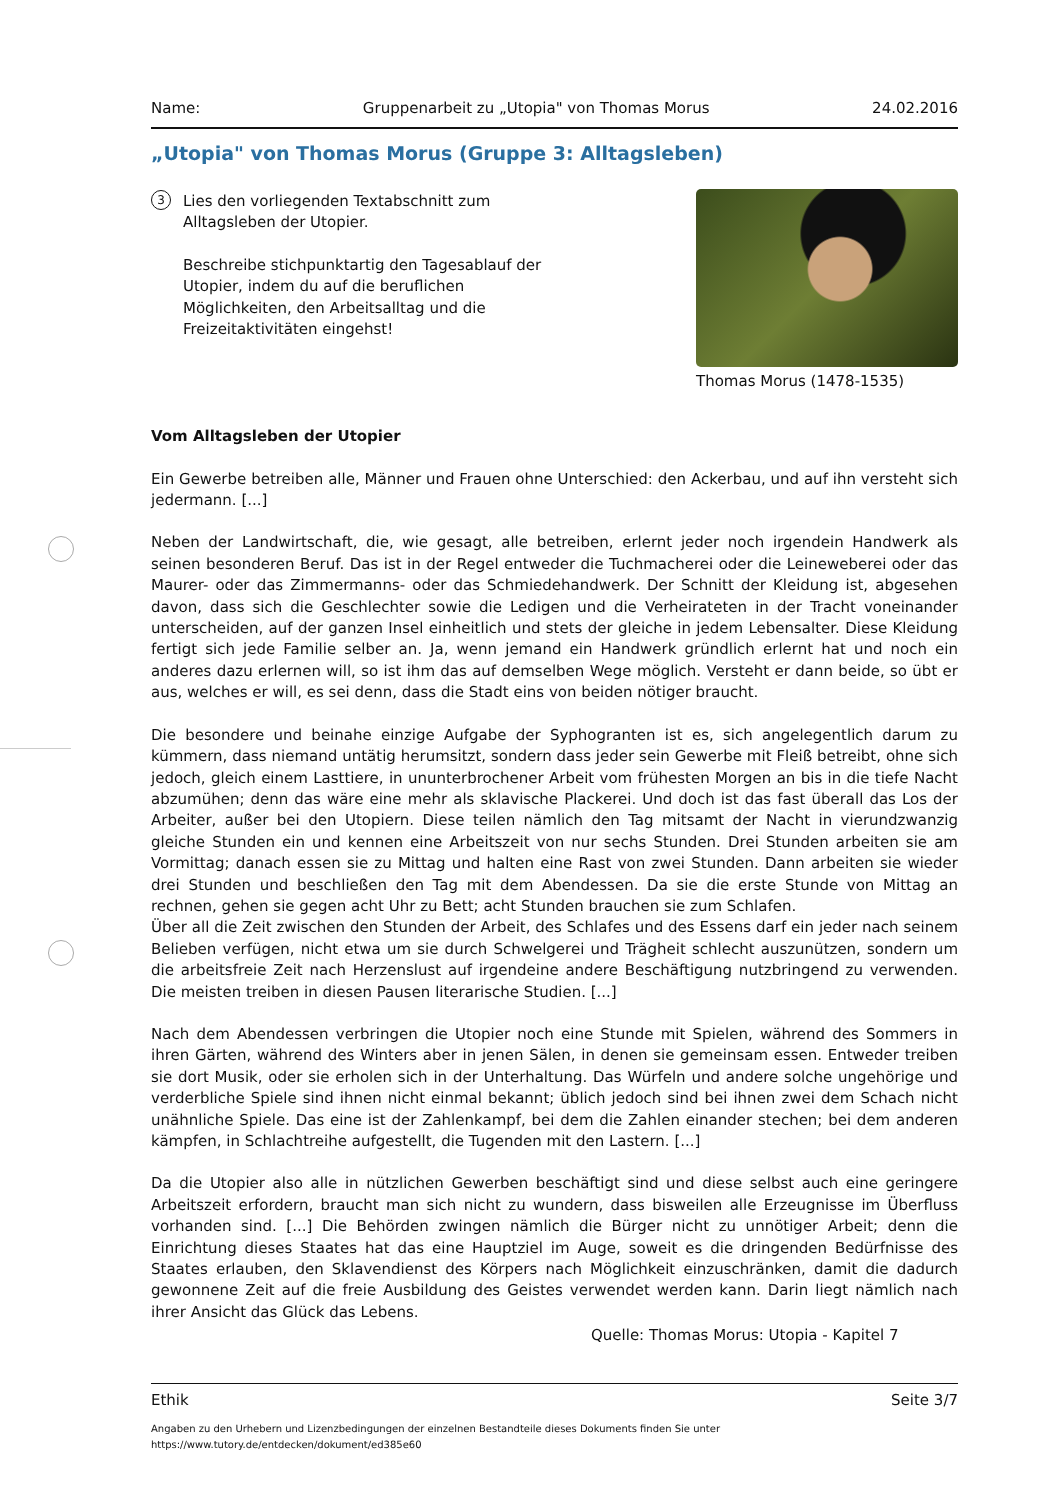Name: Gruppenarbeit zu „Utopia" von Thomas Morus 24.02.2016
„Utopia" von Thomas Morus (Gruppe 3: Alltagsleben)
3
Lies den vorliegenden Textabschnitt zum Alltagsleben der Utopier.
Beschreibe stichpunktartig den Tagesablauf der Utopier, indem du auf die beruflichen Möglichkeiten, den Arbeitsalltag und die Freizeitaktivitäten eingehst!
Thomas Morus (1478-1535)
Vom Alltagsleben der Utopier
Ein Gewerbe betreiben alle, Männer und Frauen ohne Unterschied: den Ackerbau, und auf ihn versteht sich jedermann. [...]
Neben der Landwirtschaft, die, wie gesagt, alle betreiben, erlernt jeder noch irgendein Handwerk als seinen besonderen Beruf. Das ist in der Regel entweder die Tuchmacherei oder die Leineweberei oder das Maurer- oder das Zimmermanns- oder das Schmiedehandwerk. Der Schnitt der Kleidung ist, abgesehen davon, dass sich die Geschlechter sowie die Ledigen und die Verheirateten in der Tracht voneinander unterscheiden, auf der ganzen Insel einheitlich und stets der gleiche in jedem Lebensalter. Diese Kleidung fertigt sich jede Familie selber an. Ja, wenn jemand ein Handwerk gründlich erlernt hat und noch ein anderes dazu erlernen will, so ist ihm das auf demselben Wege möglich. Versteht er dann beide, so übt er aus, welches er will, es sei denn, dass die Stadt eins von beiden nötiger braucht.
Die besondere und beinahe einzige Aufgabe der Syphogranten ist es, sich angelegentlich darum zu kümmern, dass niemand untätig herumsitzt, sondern dass jeder sein Gewerbe mit Fleiß betreibt, ohne sich jedoch, gleich einem Lasttiere, in ununterbrochener Arbeit vom frühesten Morgen an bis in die tiefe Nacht abzumühen; denn das wäre eine mehr als sklavische Plackerei. Und doch ist das fast überall das Los der Arbeiter, außer bei den Utopiern. Diese teilen nämlich den Tag mitsamt der Nacht in vierundzwanzig gleiche Stunden ein und kennen eine Arbeitszeit von nur sechs Stunden. Drei Stunden arbeiten sie am Vormittag; danach essen sie zu Mittag und halten eine Rast von zwei Stunden. Dann arbeiten sie wieder drei Stunden und beschließen den Tag mit dem Abendessen. Da sie die erste Stunde von Mittag an rechnen, gehen sie gegen acht Uhr zu Bett; acht Stunden brauchen sie zum Schlafen.
Über all die Zeit zwischen den Stunden der Arbeit, des Schlafes und des Essens darf ein jeder nach seinem Belieben verfügen, nicht etwa um sie durch Schwelgerei und Trägheit schlecht auszunützen, sondern um die arbeitsfreie Zeit nach Herzenslust auf irgendeine andere Beschäftigung nutzbringend zu verwenden. Die meisten treiben in diesen Pausen literarische Studien. [...]
Nach dem Abendessen verbringen die Utopier noch eine Stunde mit Spielen, während des Sommers in ihren Gärten, während des Winters aber in jenen Sälen, in denen sie gemeinsam essen. Entweder treiben sie dort Musik, oder sie erholen sich in der Unterhaltung. Das Würfeln und andere solche ungehörige und verderbliche Spiele sind ihnen nicht einmal bekannt; üblich jedoch sind bei ihnen zwei dem Schach nicht unähnliche Spiele. Das eine ist der Zahlenkampf, bei dem die Zahlen einander stechen; bei dem anderen kämpfen, in Schlachtreihe aufgestellt, die Tugenden mit den Lastern. [...]
Da die Utopier also alle in nützlichen Gewerben beschäftigt sind und diese selbst auch eine geringere Arbeitszeit erfordern, braucht man sich nicht zu wundern, dass bisweilen alle Erzeugnisse im Überfluss vorhanden sind. [...] Die Behörden zwingen nämlich die Bürger nicht zu unnötiger Arbeit; denn die Einrichtung dieses Staates hat das eine Hauptziel im Auge, soweit es die dringenden Bedürfnisse des Staates erlauben, den Sklavendienst des Körpers nach Möglichkeit einzuschränken, damit die dadurch gewonnene Zeit auf die freie Ausbildung des Geistes verwendet werden kann. Darin liegt nämlich nach ihrer Ansicht das Glück das Lebens.
Quelle: Thomas Morus: Utopia - Kapitel 7
Ethik Seite 3/7
Angaben zu den Urhebern und Lizenzbedingungen der einzelnen Bestandteile dieses Dokuments finden Sie unter
https://www.tutory.de/entdecken/dokument/ed385e60